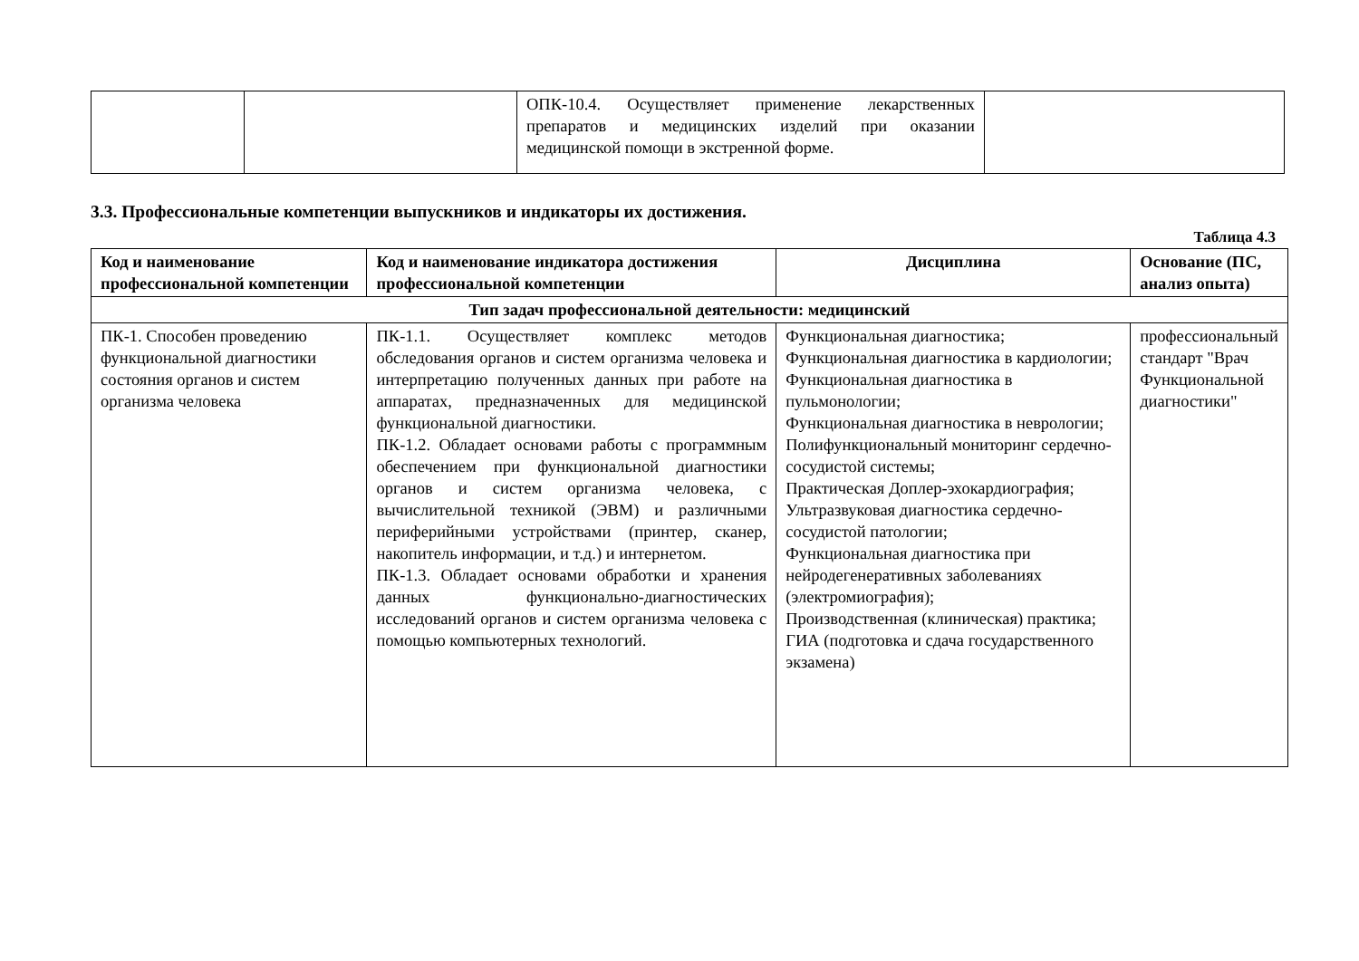| | | ОПК-10.4. Осуществляет применение лекарственных препаратов и медицинских изделий при оказании медицинской помощи в экстренной форме. | |
3.3. Профессиональные компетенции выпускников и индикаторы их достижения.
Таблица 4.3
| Код и наименование профессиональной компетенции | Код и наименование индикатора достижения профессиональной компетенции | Дисциплина | Основание (ПС, анализ опыта) |
| --- | --- | --- | --- |
| Тип задач профессиональной деятельности: медицинский | | | |
| ПК-1. Способен проведению функциональной диагностики состояния органов и систем организма человека | ПК-1.1. Осуществляет комплекс методов обследования органов и систем организма человека и интерпретацию полученных данных при работе на аппаратах, предназначенных для медицинской функциональной диагностики. ПК-1.2. Обладает основами работы с программным обеспечением при функциональной диагностики органов и систем организма человека, с вычислительной техникой (ЭВМ) и различными периферийными устройствами (принтер, сканер, накопитель информации, и т.д.) и интернетом. ПК-1.3. Обладает основами обработки и хранения данных функционально-диагностических исследований органов и систем организма человека с помощью компьютерных технологий. | Функциональная диагностика; Функциональная диагностика в кардиологии; Функциональная диагностика в пульмонологии; Функциональная диагностика в неврологии; Полифункциональный мониторинг сердечно-сосудистой системы; Практическая Доплер-эхокардиография; Ультразвуковая диагностика сердечно-сосудистой патологии; Функциональная диагностика при нейродегенеративных заболеваниях (электромиография); Производственная (клиническая) практика; ГИА (подготовка и сдача государственного экзамена) | профессиональный стандарт "Врач Функциональной диагностики" |